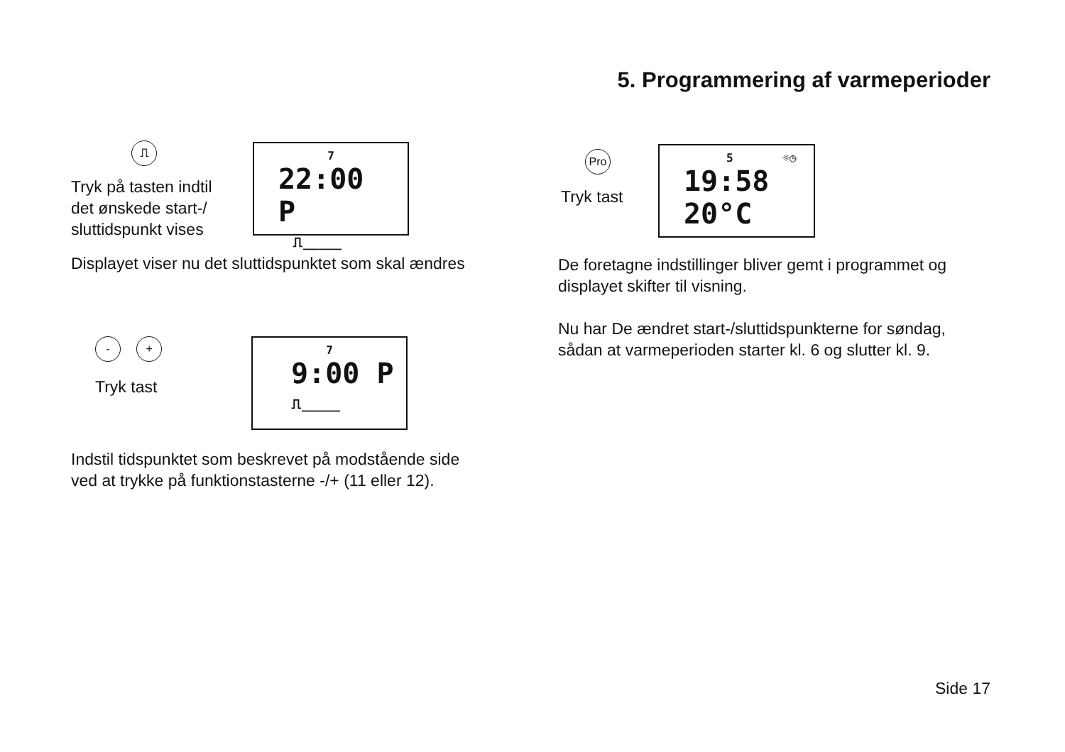5. Programmering af varmeperioder
⎍
Tryk på tasten indtil
det ønskede start-/
sluttidspunkt vises
7
22:00 P
⎍_____
Displayet viser nu det sluttidspunktet som skal ændres
- +
Tryk tast
7
9:00 P
⎍_____
Indstil tidspunktet som beskrevet på modstående side
ved at trykke på funktionstasterne -/+ (11 eller 12).
Pro
Tryk tast
5 ☼◷
19:58 20°C
De foretagne indstillinger bliver gemt i programmet og
displayet skifter til visning.
Nu har De ændret start-/sluttidspunkterne for søndag,
sådan at varmeperioden starter kl. 6 og slutter kl. 9.
Side 17